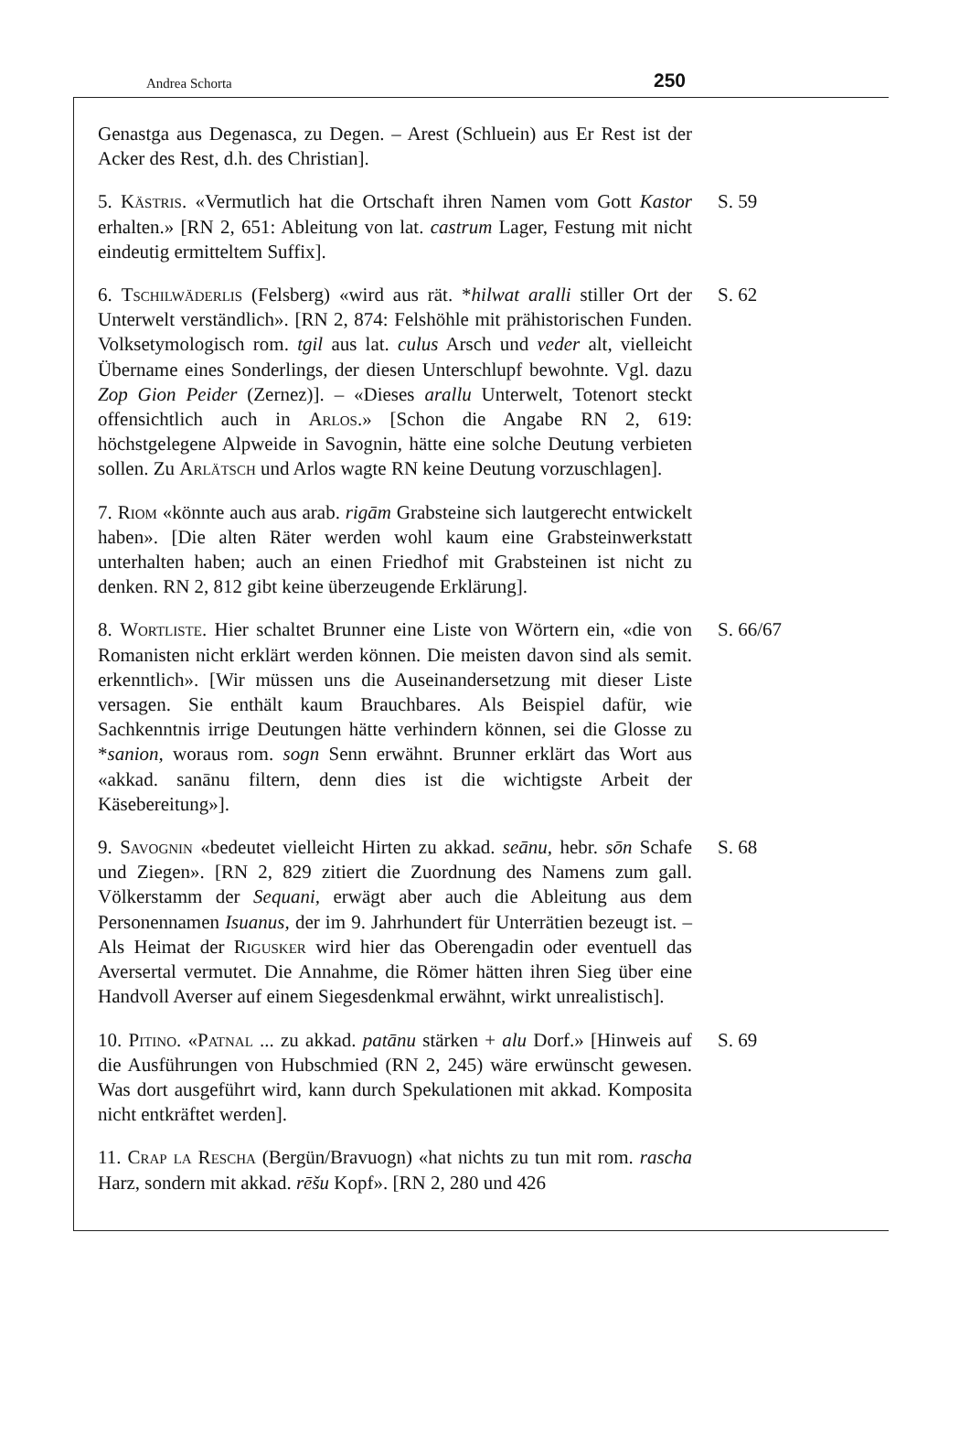Andrea Schorta 250
Genastga aus Degenasca, zu Degen. – Arest (Schluein) aus Er Rest ist der Acker des Rest, d.h. des Christian].
5. Kästris. «Vermutlich hat die Ortschaft ihren Namen vom Gott Kastor erhalten.» [RN 2, 651: Ableitung von lat. castrum Lager, Festung mit nicht eindeutig ermitteltem Suffix].
S. 59
6. Tschilwäderlis (Felsberg) «wird aus rät. *hilwat aralli stiller Ort der Unterwelt verständlich». [RN 2, 874: Felshöhle mit prähistorischen Funden. Volksetymologisch rom. tgil aus lat. culus Arsch und veder alt, vielleicht Übername eines Sonderlings, der diesen Unterschlupf bewohnte. Vgl. dazu Zop Gion Peider (Zernez)]. – «Dieses arallu Unterwelt, Totenort steckt offensichtlich auch in Arlos.» [Schon die Angabe RN 2, 619: höchstgelegene Alpweide in Savognin, hätte eine solche Deutung verbieten sollen. Zu Arlätsch und Arlos wagte RN keine Deutung vorzuschlagen].
S. 62
7. Riom «könnte auch aus arab. rigām Grabsteine sich lautgerecht entwickelt haben». [Die alten Räter werden wohl kaum eine Grabsteinwerkstatt unterhalten haben; auch an einen Friedhof mit Grabsteinen ist nicht zu denken. RN 2, 812 gibt keine überzeugende Erklärung].
8. Wortliste. Hier schaltet Brunner eine Liste von Wörtern ein, «die von Romanisten nicht erklärt werden können. Die meisten davon sind als semit. erkenntlich». [Wir müssen uns die Auseinandersetzung mit dieser Liste versagen. Sie enthält kaum Brauchbares. Als Beispiel dafür, wie Sachkenntnis irrige Deutungen hätte verhindern können, sei die Glosse zu *sanion, woraus rom. sogn Senn erwähnt. Brunner erklärt das Wort aus «akkad. sanānu filtern, denn dies ist die wichtigste Arbeit der Käsebereitung»].
S. 66/67
9. Savognin «bedeutet vielleicht Hirten zu akkad. seānu, hebr. sōn Schafe und Ziegen». [RN 2, 829 zitiert die Zuordnung des Namens zum gall. Völkerstamm der Sequani, erwägt aber auch die Ableitung aus dem Personennamen Isuanus, der im 9. Jahrhundert für Unterrätien bezeugt ist. – Als Heimat der Rigusker wird hier das Oberengadin oder eventuell das Aversertal vermutet. Die Annahme, die Römer hätten ihren Sieg über eine Handvoll Averser auf einem Siegesdenkmal erwähnt, wirkt unrealistisch].
S. 68
10. Pitino. «Patnal ... zu akkad. patānu stärken + alu Dorf.» [Hinweis auf die Ausführungen von Hubschmied (RN 2, 245) wäre erwünscht gewesen. Was dort ausgeführt wird, kann durch Spekulationen mit akkad. Komposita nicht entkräftet werden].
S. 69
11. Crap la Rescha (Bergün/Bravuogn) «hat nichts zu tun mit rom. rascha Harz, sondern mit akkad. rēšu Kopf». [RN 2, 280 und 426